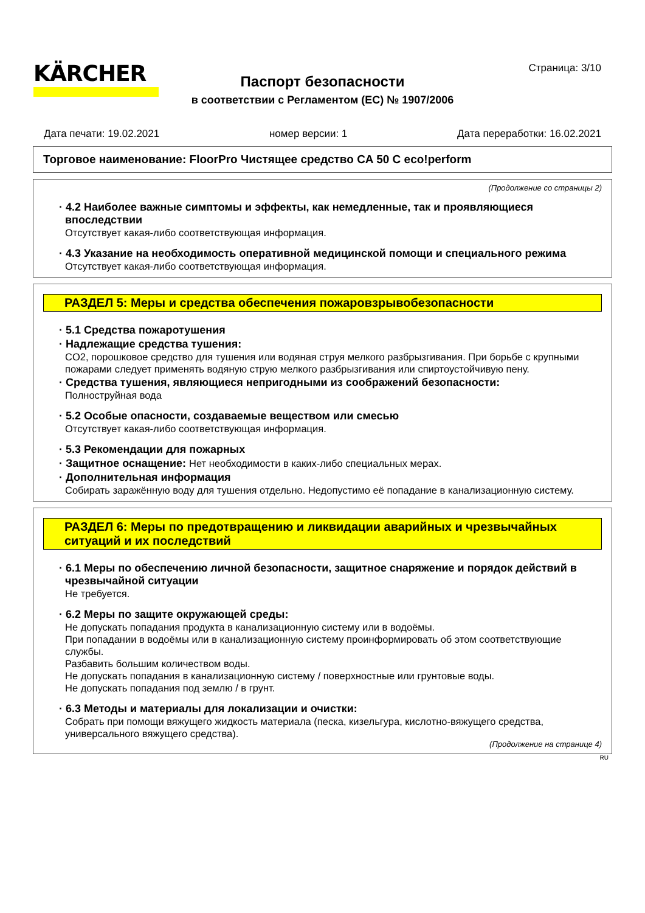KÄRCHER Страница: 3/10
Паспорт безопасности
в соответствии с Регламентом (ЕС) № 1907/2006
Дата печати: 19.02.2021 номер версии: 1 Дата переработки: 16.02.2021
Торговое наименование: FloorPro Чистящее средство CA 50 C eco!perform
(Продолжение со страницы 2)
· 4.2 Наиболее важные симптомы и эффекты, как немедленные, так и проявляющиеся впоследствии
Отсутствует какая-либо соответствующая информация.
· 4.3 Указание на необходимость оперативной медицинской помощи и специального режима
Отсутствует какая-либо соответствующая информация.
РАЗДЕЛ 5: Меры и средства обеспечения пожаровзрывобезопасности
· 5.1 Средства пожаротушения
· Надлежащие средства тушения:
CO2, порошковое средство для тушения или водяная струя мелкого разбрызгивания. При борьбе с крупными пожарами следует применять водяную струю мелкого разбрызгивания или спиртоустойчивую пену.
· Средства тушения, являющиеся непригодными из соображений безопасности:
Полноструйная вода
· 5.2 Особые опасности, создаваемые веществом или смесью
Отсутствует какая-либо соответствующая информация.
· 5.3 Рекомендации для пожарных
· Защитное оснащение: Нет необходимости в каких-либо специальных мерах.
· Дополнительная информация
Собирать заражённую воду для тушения отдельно. Недопустимо её попадание в канализационную систему.
РАЗДЕЛ 6: Меры по предотвращению и ликвидации аварийных и чрезвычайных ситуаций и их последствий
· 6.1 Меры по обеспечению личной безопасности, защитное снаряжение и порядок действий в чрезвычайной ситуации
Не требуется.
· 6.2 Меры по защите окружающей среды:
Не допускать попадания продукта в канализационную систему или в водоёмы.
При попадании в водоёмы или в канализационную систему проинформировать об этом соответствующие службы.
Разбавить большим количеством воды.
Не допускать попадания в канализационную систему / поверхностные или грунтовые воды.
Не допускать попадания под землю / в грунт.
· 6.3 Методы и материалы для локализации и очистки:
Собрать при помощи вяжущего жидкость материала (песка, кизельгура, кислотно-вяжущего средства, универсального вяжущего средства).
(Продолжение на странице 4)
RU